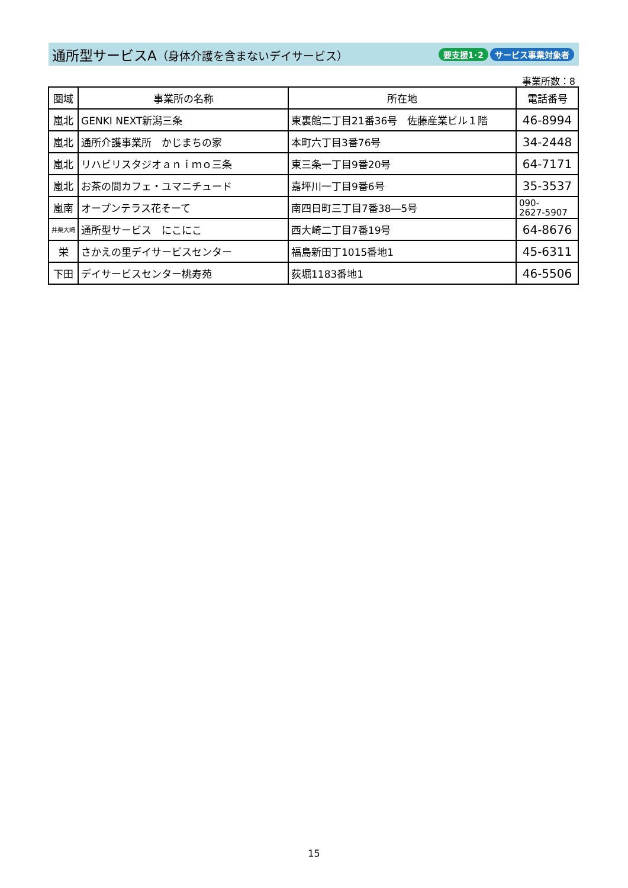通所型サービスA（身体介護を含まないデイサービス）
要支援1･2 サービス事業対象者
事業所数：8
| 圏域 | 事業所の名称 | 所在地 | 電話番号 |
| --- | --- | --- | --- |
| 嵐北 | GENKI NEXT新潟三条 | 東裏館二丁目21番36号 佐藤産業ビル１階 | 46-8994 |
| 嵐北 | 通所介護事業所 かじまちの家 | 本町六丁目3番76号 | 34-2448 |
| 嵐北 | リハビリスタジオａｎｉｍｏ三条 | 東三条一丁目9番20号 | 64-7171 |
| 嵐北 | お茶の間カフェ・ユマニチュード | 嘉坪川一丁目9番6号 | 35-3537 |
| 嵐南 | オープンテラス花そーて | 南四日町三丁目7番38―5号 | 090- 2627-5907 |
| 井栗大崎 | 通所型サービス にこにこ | 西大崎二丁目7番19号 | 64-8676 |
| 栄 | さかえの里デイサービスセンター | 福島新田丁1015番地1 | 45-6311 |
| 下田 | デイサービスセンター桃寿苑 | 荻堀1183番地1 | 46-5506 |
15